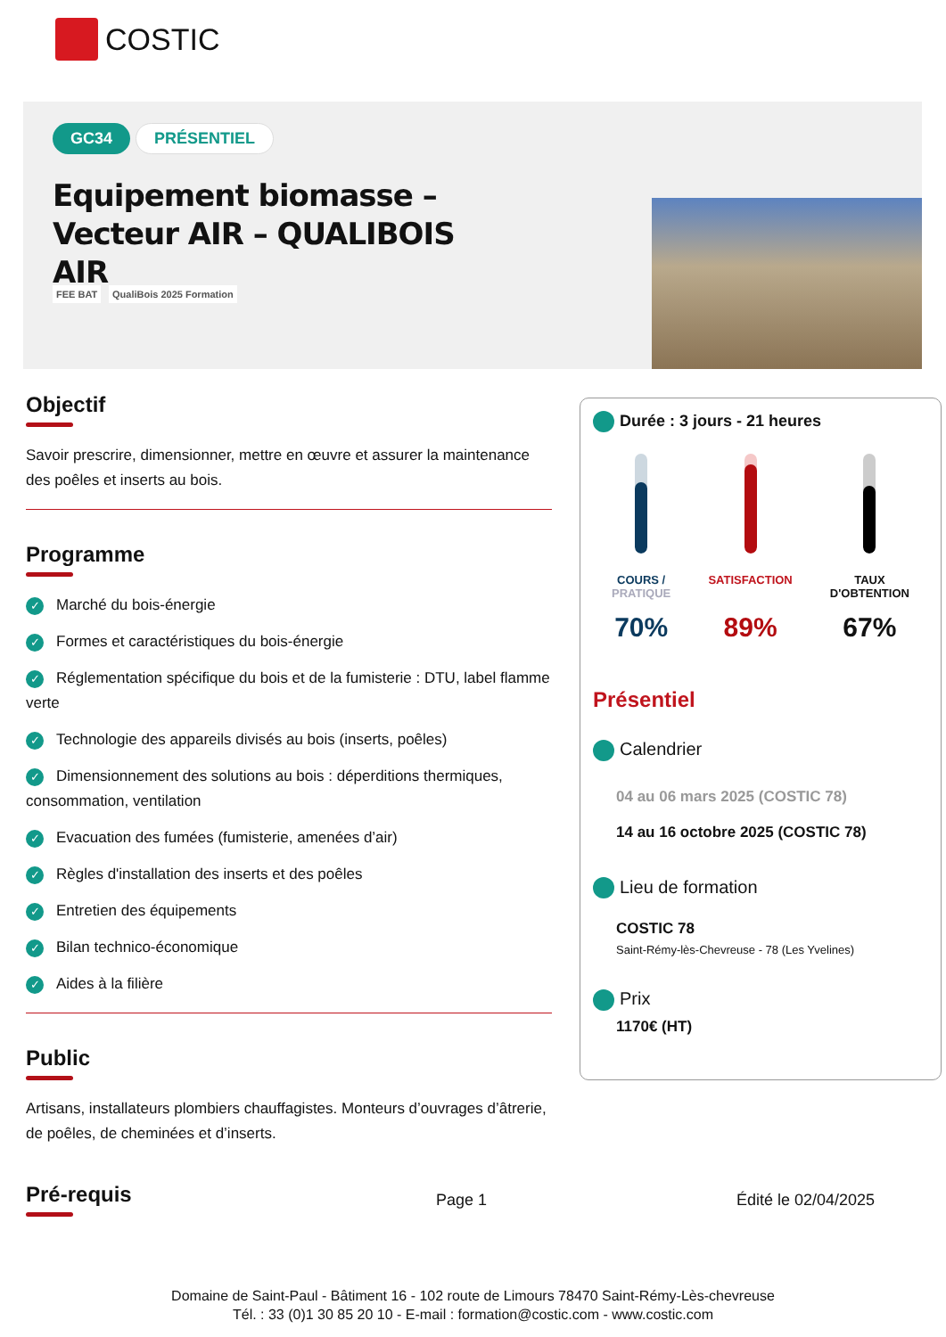COSTIC
GC34 PRÉSENTIEL
Equipement biomasse – Vecteur AIR – QUALIBOIS AIR
FEE BAT QualiBois 2025 Formation
Objectif
Savoir prescrire, dimensionner, mettre en œuvre et assurer la maintenance des poêles et inserts au bois.
Programme
✓ Marché du bois-énergie
✓ Formes et caractéristiques du bois-énergie
✓ Réglementation spécifique du bois et de la fumisterie : DTU, label flamme verte
✓ Technologie des appareils divisés au bois (inserts, poêles)
✓ Dimensionnement des solutions au bois : déperditions thermiques, consommation, ventilation
✓ Evacuation des fumées (fumisterie, amenées d’air)
✓ Règles d'installation des inserts et des poêles
✓ Entretien des équipements
✓ Bilan technico-économique
✓ Aides à la filière
Public
Artisans, installateurs plombiers chauffagistes. Monteurs d’ouvrages d’âtrerie, de poêles, de cheminées et d’inserts.
Pré-requis
Page 1 Édité le 02/04/2025
Durée : 3 jours - 21 heures
COURS /
PRATIQUE
70%
SATISFACTION
89%
TAUX
D'OBTENTION
67%
Présentiel
Calendrier
04 au 06 mars 2025 (COSTIC 78)
14 au 16 octobre 2025 (COSTIC 78)
Lieu de formation
COSTIC 78
Saint-Rémy-lès-Chevreuse - 78 (Les Yvelines)
Prix
1170€ (HT)
Domaine de Saint-Paul - Bâtiment 16 - 102 route de Limours 78470 Saint-Rémy-Lès-chevreuse
Tél. : 33 (0)1 30 85 20 10 - E-mail : formation@costic.com - www.costic.com